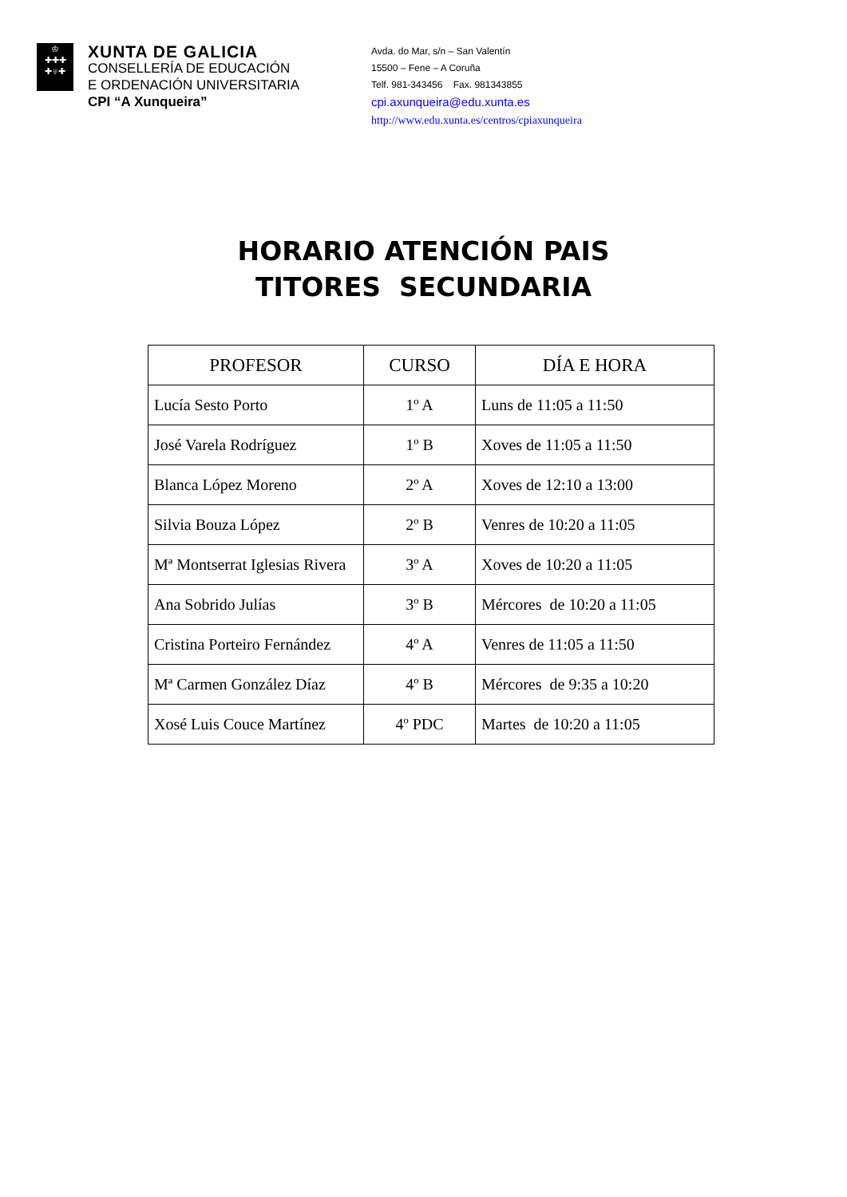♔
✚✚✚
✚♅✚
XUNTA DE GALICIA
CONSELLERÍA DE EDUCACIÓN
E ORDENACIÓN UNIVERSITARIA
CPI “A Xunqueira”
Avda. do Mar, s/n – San Valentín
15500 – Fene – A Coruña
Telf. 981-343456 Fax. 981343855
cpi.axunqueira@edu.xunta.es
http://www.edu.xunta.es/centros/cpiaxunqueira
HORARIO ATENCIÓN PAIS
TITORES SECUNDARIA
| PROFESOR | CURSO | DÍA E HORA |
| --- | --- | --- |
| Lucía Sesto Porto | 1º A | Luns de 11:05 a 11:50 |
| José Varela Rodríguez | 1º B | Xoves de 11:05 a 11:50 |
| Blanca López Moreno | 2º A | Xoves de 12:10 a 13:00 |
| Silvia Bouza López | 2º B | Venres de 10:20 a 11:05 |
| Mª Montserrat Iglesias Rivera | 3º A | Xoves de 10:20 a 11:05 |
| Ana Sobrido Julías | 3º B | Mércores de 10:20 a 11:05 |
| Cristina Porteiro Fernández | 4º A | Venres de 11:05 a 11:50 |
| Mª Carmen González Díaz | 4º B | Mércores de 9:35 a 10:20 |
| Xosé Luis Couce Martínez | 4º PDC | Martes de 10:20 a 11:05 |